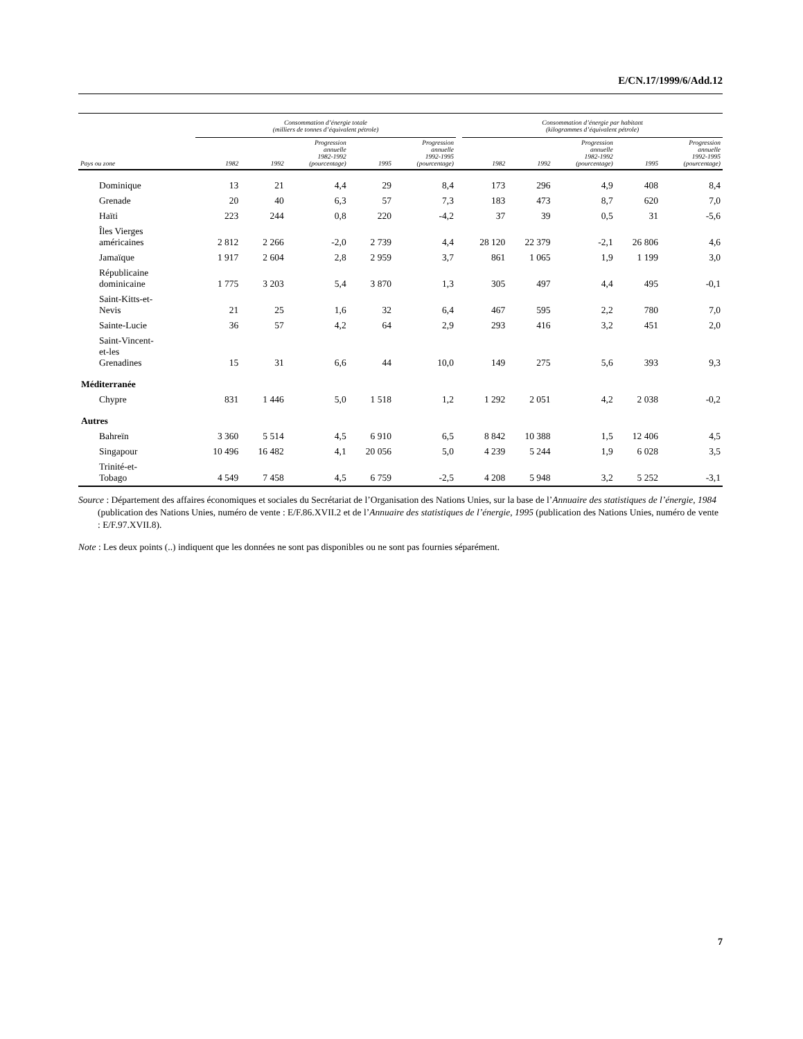E/CN.17/1999/6/Add.12
| | Consommation d’énergie totale (milliers de tonnes d’équivalent pétrole) | | | | | | Consommation d’énergie par habitant (kilogrammes d’équivalent pétrole) | | | | |
| --- | --- | --- | --- | --- | --- | --- | --- | --- | --- | --- | --- |
| Pays ou zone | 1982 | 1992 | Progression annuelle 1982-1992 (pourcentage) | 1995 | Progression annuelle 1992-1995 (pourcentage) | | 1982 | 1992 | Progression annuelle 1982-1992 (pourcentage) | 1995 | Progression annuelle 1992-1995 (pourcentage) |
| Dominique | 13 | 21 | 4,4 | 29 | 8,4 | | 173 | 296 | 4,9 | 408 | 8,4 |
| Grenade | 20 | 40 | 6,3 | 57 | 7,3 | | 183 | 473 | 8,7 | 620 | 7,0 |
| Haïti | 223 | 244 | 0,8 | 220 | -4,2 | | 37 | 39 | 0,5 | 31 | -5,6 |
| Îles Vierges américaines | 2 812 | 2 266 | -2,0 | 2 739 | 4,4 | | 28 120 | 22 379 | -2,1 | 26 806 | 4,6 |
| Jamaïque | 1 917 | 2 604 | 2,8 | 2 959 | 3,7 | | 861 | 1 065 | 1,9 | 1 199 | 3,0 |
| Républicaine dominicaine | 1 775 | 3 203 | 5,4 | 3 870 | 1,3 | | 305 | 497 | 4,4 | 495 | -0,1 |
| Saint-Kitts-et- Nevis | 21 | 25 | 1,6 | 32 | 6,4 | | 467 | 595 | 2,2 | 780 | 7,0 |
| Sainte-Lucie | 36 | 57 | 4,2 | 64 | 2,9 | | 293 | 416 | 3,2 | 451 | 2,0 |
| Saint-Vincent- et-les Grenadines | 15 | 31 | 6,6 | 44 | 10,0 | | 149 | 275 | 5,6 | 393 | 9,3 |
| Méditerranée | | | | | | | | | | | |
| Chypre | 831 | 1 446 | 5,0 | 1 518 | 1,2 | | 1 292 | 2 051 | 4,2 | 2 038 | -0,2 |
| Autres | | | | | | | | | | | |
| Bahreïn | 3 360 | 5 514 | 4,5 | 6 910 | 6,5 | | 8 842 | 10 388 | 1,5 | 12 406 | 4,5 |
| Singapour | 10 496 | 16 482 | 4,1 | 20 056 | 5,0 | | 4 239 | 5 244 | 1,9 | 6 028 | 3,5 |
| Trinité-et- Tobago | 4 549 | 7 458 | 4,5 | 6 759 | -2,5 | | 4 208 | 5 948 | 3,2 | 5 252 | -3,1 |
Source : Département des affaires économiques et sociales du Secrétariat de l’Organisation des Nations Unies, sur la base de l’Annuaire des statistiques de l’énergie, 1984 (publication des Nations Unies, numéro de vente : E/F.86.XVII.2 et de l’Annuaire des statistiques de l’énergie, 1995 (publication des Nations Unies, numéro de vente : E/F.97.XVII.8).
Note : Les deux points (..) indiquent que les données ne sont pas disponibles ou ne sont pas fournies séparément.
7